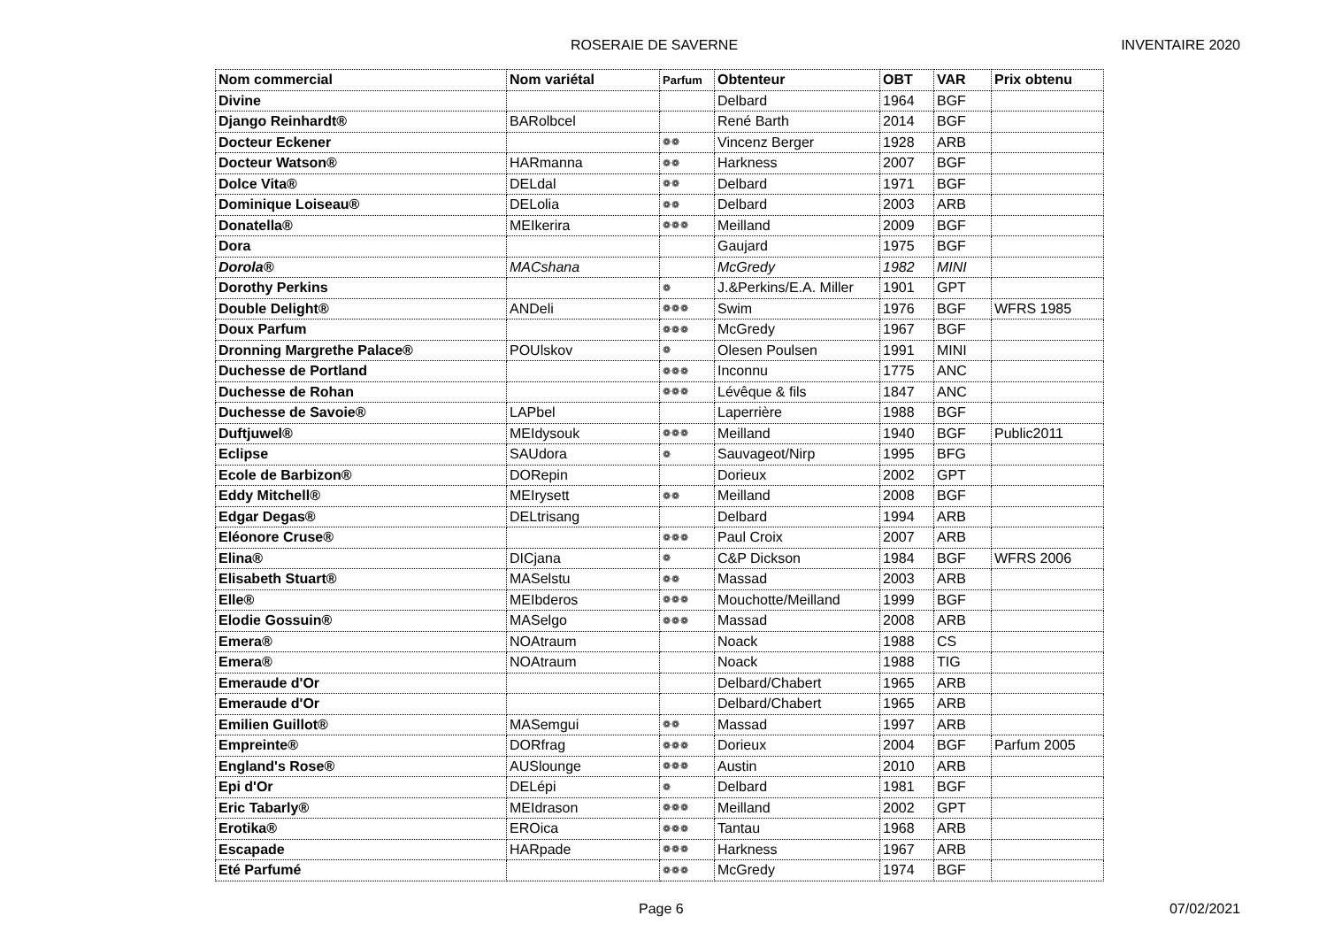ROSERAIE DE SAVERNE INVENTAIRE 2020
| Nom commercial | Nom variétal | Parfum | Obtenteur | OBT | VAR | Prix obtenu |
| --- | --- | --- | --- | --- | --- | --- |
| Divine | | | Delbard | 1964 | BGF | |
| Django Reinhardt® | BARolbcel | | René Barth | 2014 | BGF | |
| Docteur Eckener | | ❁❁ | Vincenz Berger | 1928 | ARB | |
| Docteur Watson® | HARmanna | ❁❁ | Harkness | 2007 | BGF | |
| Dolce Vita® | DELdal | ❁❁ | Delbard | 1971 | BGF | |
| Dominique Loiseau® | DELolia | ❁❁ | Delbard | 2003 | ARB | |
| Donatella® | MEIkerira | ❁❁❁ | Meilland | 2009 | BGF | |
| Dora | | | Gaujard | 1975 | BGF | |
| Dorola® | MACshana | | McGredy | 1982 | MINI | |
| Dorothy Perkins | | ❁ | J.&Perkins/E.A. Miller | 1901 | GPT | |
| Double Delight® | ANDeli | ❁❁❁ | Swim | 1976 | BGF | WFRS 1985 |
| Doux Parfum | | ❁❁❁ | McGredy | 1967 | BGF | |
| Dronning Margrethe Palace® | POUlskov | ❁ | Olesen Poulsen | 1991 | MINI | |
| Duchesse de Portland | | ❁❁❁ | Inconnu | 1775 | ANC | |
| Duchesse de Rohan | | ❁❁❁ | Lévêque & fils | 1847 | ANC | |
| Duchesse de Savoie® | LAPbel | | Laperrière | 1988 | BGF | |
| Duftjuwel® | MEIdysouk | ❁❁❁ | Meilland | 1940 | BGF | Public2011 |
| Eclipse | SAUdora | ❁ | Sauvageot/Nirp | 1995 | BFG | |
| Ecole de Barbizon® | DORepin | | Dorieux | 2002 | GPT | |
| Eddy Mitchell® | MEIrysett | ❁❁ | Meilland | 2008 | BGF | |
| Edgar Degas® | DELtrisang | | Delbard | 1994 | ARB | |
| Eléonore Cruse® | | ❁❁❁ | Paul Croix | 2007 | ARB | |
| Elina® | DICjana | ❁ | C&P Dickson | 1984 | BGF | WFRS 2006 |
| Elisabeth Stuart® | MASelstu | ❁❁ | Massad | 2003 | ARB | |
| Elle® | MEIbderos | ❁❁❁ | Mouchotte/Meilland | 1999 | BGF | |
| Elodie Gossuin® | MASelgo | ❁❁❁ | Massad | 2008 | ARB | |
| Emera® | NOAtraum | | Noack | 1988 | CS | |
| Emera® | NOAtraum | | Noack | 1988 | TIG | |
| Emeraude d'Or | | | Delbard/Chabert | 1965 | ARB | |
| Emeraude d'Or | | | Delbard/Chabert | 1965 | ARB | |
| Emilien Guillot® | MASemgui | ❁❁ | Massad | 1997 | ARB | |
| Empreinte® | DORfrag | ❁❁❁ | Dorieux | 2004 | BGF | Parfum 2005 |
| England's Rose® | AUSlounge | ❁❁❁ | Austin | 2010 | ARB | |
| Epi d'Or | DELépi | ❁ | Delbard | 1981 | BGF | |
| Eric Tabarly® | MEIdrason | ❁❁❁ | Meilland | 2002 | GPT | |
| Erotika® | EROica | ❁❁❁ | Tantau | 1968 | ARB | |
| Escapade | HARpade | ❁❁❁ | Harkness | 1967 | ARB | |
| Eté Parfumé | | ❁❁❁ | McGredy | 1974 | BGF | |
Page 6 07/02/2021